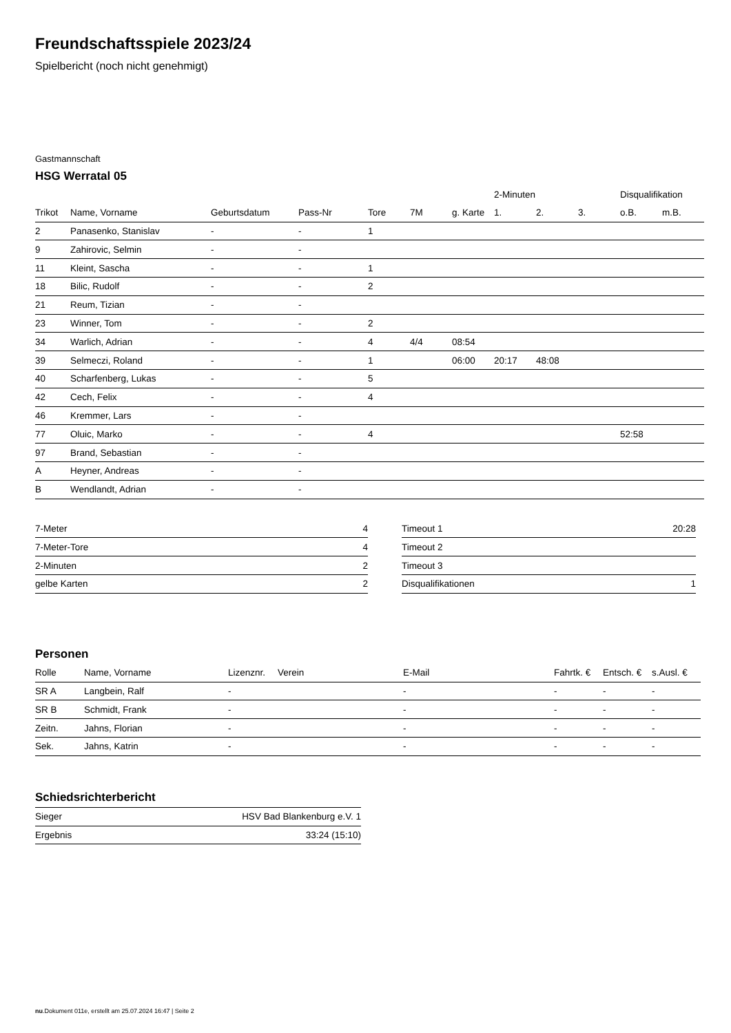Freundschaftsspiele 2023/24
Spielbericht (noch nicht genehmigt)
Gastmannschaft
HSG Werratal 05
| | | | | | | | 2-Minuten | | | Disqualifikation | |
| --- | --- | --- | --- | --- | --- | --- | --- | --- | --- | --- | --- |
| Trikot | Name, Vorname | Geburtsdatum | Pass-Nr | Tore | 7M | g. Karte | 1. | 2. | 3. | o.B. | m.B. |
| 2 | Panasenko, Stanislav | - | - | 1 | | | | | | | |
| 9 | Zahirovic, Selmin | - | - | | | | | | | | |
| 11 | Kleint, Sascha | - | - | 1 | | | | | | | |
| 18 | Bilic, Rudolf | - | - | 2 | | | | | | | |
| 21 | Reum, Tizian | - | - | | | | | | | | |
| 23 | Winner, Tom | - | - | 2 | | | | | | | |
| 34 | Warlich, Adrian | - | - | 4 | 4/4 | 08:54 | | | | | |
| 39 | Selmeczi, Roland | - | - | 1 | | 06:00 | 20:17 | 48:08 | | | |
| 40 | Scharfenberg, Lukas | - | - | 5 | | | | | | | |
| 42 | Cech, Felix | - | - | 4 | | | | | | | |
| 46 | Kremmer, Lars | - | - | | | | | | | | |
| 77 | Oluic, Marko | - | - | 4 | | | | | | 52:58 | |
| 97 | Brand, Sebastian | - | - | | | | | | | | |
| A | Heyner, Andreas | - | - | | | | | | | | |
| B | Wendlandt, Adrian | - | - | | | | | | | | |
| 7-Meter | 4 |
| 7-Meter-Tore | 4 |
| 2-Minuten | 2 |
| gelbe Karten | 2 |
| Timeout 1 | 20:28 |
| Timeout 2 | |
| Timeout 3 | |
| Disqualifikationen | 1 |
Personen
| Rolle | Name, Vorname | Lizenznr. | Verein | E-Mail | Fahrtk. € | Entsch. € | s.Ausl. € |
| --- | --- | --- | --- | --- | --- | --- | --- |
| SR A | Langbein, Ralf | - | | - | - | - | - |
| SR B | Schmidt, Frank | - | | - | - | - | - |
| Zeitn. | Jahns, Florian | - | | - | - | - | - |
| Sek. | Jahns, Katrin | - | | - | - | - | - |
Schiedsrichterbericht
| Sieger | HSV Bad Blankenburg e.V. 1 |
| Ergebnis | 33:24 (15:10) |
nu.Dokument 011e, erstellt am 25.07.2024 16:47 | Seite 2